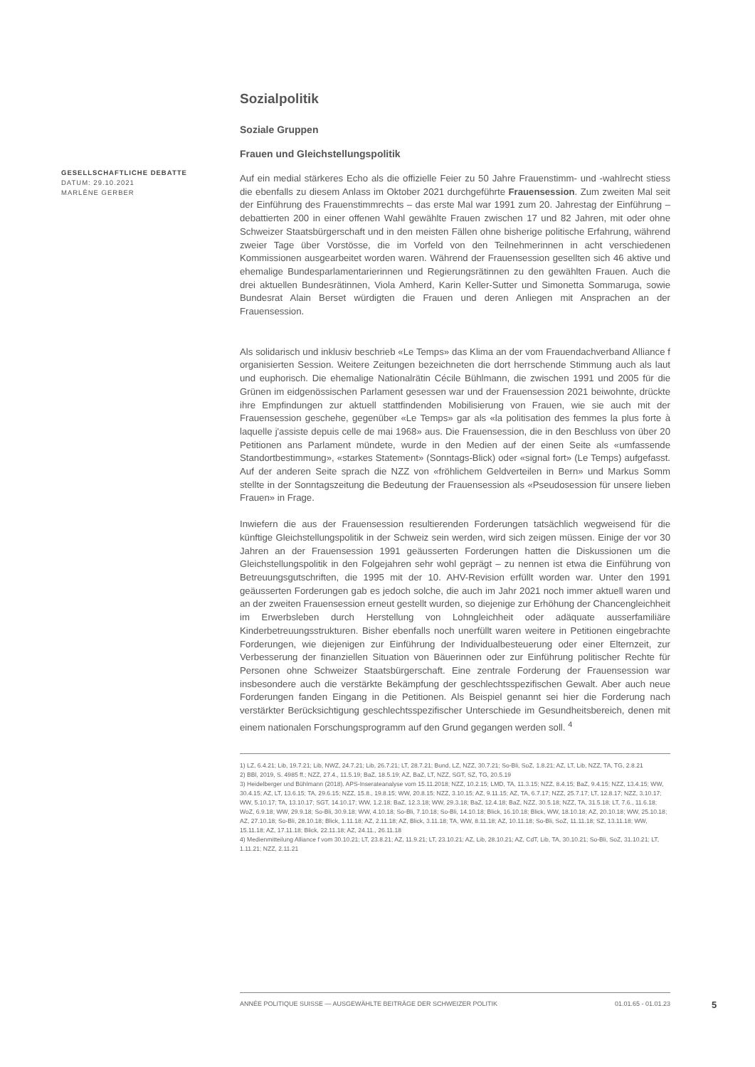GESELLSCHAFTLICHE DEBATTE
DATUM: 29.10.2021
MARLÈNE GERBER
Sozialpolitik
Soziale Gruppen
Frauen und Gleichstellungspolitik
Auf ein medial stärkeres Echo als die offizielle Feier zu 50 Jahre Frauenstimm- und -wahlrecht stiess die ebenfalls zu diesem Anlass im Oktober 2021 durchgeführte Frauensession. Zum zweiten Mal seit der Einführung des Frauenstimmrechts – das erste Mal war 1991 zum 20. Jahrestag der Einführung – debattierten 200 in einer offenen Wahl gewählte Frauen zwischen 17 und 82 Jahren, mit oder ohne Schweizer Staatsbürgerschaft und in den meisten Fällen ohne bisherige politische Erfahrung, während zweier Tage über Vorstösse, die im Vorfeld von den Teilnehmerinnen in acht verschiedenen Kommissionen ausgearbeitet worden waren. Während der Frauensession gesellten sich 46 aktive und ehemalige Bundesparlamentarierinnen und Regierungsrätinnen zu den gewählten Frauen. Auch die drei aktuellen Bundesrätinnen, Viola Amherd, Karin Keller-Sutter und Simonetta Sommaruga, sowie Bundesrat Alain Berset würdigten die Frauen und deren Anliegen mit Ansprachen an der Frauensession.
Als solidarisch und inklusiv beschrieb «Le Temps» das Klima an der vom Frauendachverband Alliance f organisierten Session. Weitere Zeitungen bezeichneten die dort herrschende Stimmung auch als laut und euphorisch. Die ehemalige Nationalrätin Cécile Bühlmann, die zwischen 1991 und 2005 für die Grünen im eidgenössischen Parlament gesessen war und der Frauensession 2021 beiwohnte, drückte ihre Empfindungen zur aktuell stattfindenden Mobilisierung von Frauen, wie sie auch mit der Frauensession geschehe, gegenüber «Le Temps» gar als «la politisation des femmes la plus forte à laquelle j'assiste depuis celle de mai 1968» aus. Die Frauensession, die in den Beschluss von über 20 Petitionen ans Parlament mündete, wurde in den Medien auf der einen Seite als «umfassende Standortbestimmung», «starkes Statement» (Sonntags-Blick) oder «signal fort» (Le Temps) aufgefasst. Auf der anderen Seite sprach die NZZ von «fröhlichem Geldverteilen in Bern» und Markus Somm stellte in der Sonntagszeitung die Bedeutung der Frauensession als «Pseudosession für unsere lieben Frauen» in Frage.
Inwiefern die aus der Frauensession resultierenden Forderungen tatsächlich wegweisend für die künftige Gleichstellungspolitik in der Schweiz sein werden, wird sich zeigen müssen. Einige der vor 30 Jahren an der Frauensession 1991 geäusserten Forderungen hatten die Diskussionen um die Gleichstellungspolitik in den Folgejahren sehr wohl geprägt – zu nennen ist etwa die Einführung von Betreuungsgutschriften, die 1995 mit der 10. AHV-Revision erfüllt worden war. Unter den 1991 geäusserten Forderungen gab es jedoch solche, die auch im Jahr 2021 noch immer aktuell waren und an der zweiten Frauensession erneut gestellt wurden, so diejenige zur Erhöhung der Chancengleichheit im Erwerbsleben durch Herstellung von Lohngleichheit oder adäquate ausserfamiliäre Kinderbetreuungsstrukturen. Bisher ebenfalls noch unerfüllt waren weitere in Petitionen eingebrachte Forderungen, wie diejenigen zur Einführung der Individualbesteuerung oder einer Elternzeit, zur Verbesserung der finanziellen Situation von Bäuerinnen oder zur Einführung politischer Rechte für Personen ohne Schweizer Staatsbürgerschaft. Eine zentrale Forderung der Frauensession war insbesondere auch die verstärkte Bekämpfung der geschlechtsspezifischen Gewalt. Aber auch neue Forderungen fanden Eingang in die Petitionen. Als Beispiel genannt sei hier die Forderung nach verstärkter Berücksichtigung geschlechtsspezifischer Unterschiede im Gesundheitsbereich, denen mit einem nationalen Forschungsprogramm auf den Grund gegangen werden soll. <sup>4</sup>
1) LZ, 6.4.21; Lib, 19.7.21; Lib, NWZ, 24.7.21; Lib, 26.7.21; LT, 28.7.21; Bund, LZ, NZZ, 30.7.21; So-Bli, SoZ, 1.8.21; AZ, LT, Lib, NZZ, TA, TG, 2.8.21
2) BBl, 2019, S. 4985 ff.; NZZ, 27.4., 11.5.19; BaZ, 18.5.19; AZ, BaZ, LT, NZZ, SGT, SZ, TG, 20.5.19
3) Heidelberger und Bühlmann (2018). APS-Inserateanalyse vom 15.11.2018; NZZ, 10.2.15; LMD, TA, 11.3.15; NZZ, 8.4.15; BaZ, 9.4.15; NZZ, 13.4.15; WW, 30.4.15; AZ, LT, 13.6.15; TA, 29.6.15; NZZ, 15.8., 19.8.15; WW, 20.8.15; NZZ, 3.10.15; AZ, 9.11.15; AZ, TA, 6.7.17; NZZ, 25.7.17; LT, 12.8.17; NZZ, 3.10.17; WW, 5.10.17; TA, 13.10.17; SGT, 14.10.17; WW, 1.2.18; BaZ, 12.3.18; WW, 29.3.18; BaZ, 12.4.18; BaZ, NZZ, 30.5.18; NZZ, TA, 31.5.18; LT, 7.6., 11.6.18; WoZ, 6.9.18; WW, 29.9.18; So-Bli, 30.9.18; WW, 4.10.18; So-Bli, 7.10.18; So-Bli, 14.10.18; Blick, 16.10.18; Blick, WW, 18.10.18; AZ, 20.10.18; WW, 25.10.18; AZ, 27.10.18; So-Bli, 28.10.18; Blick, 1.11.18; AZ, 2.11.18; AZ, Blick, 3.11.18; TA, WW, 8.11.18; AZ, 10.11.18; So-Bli, SoZ, 11.11.18; SZ, 13.11.18; WW, 15.11.18; AZ, 17.11.18; Blick, 22.11.18; AZ, 24.11., 26.11.18
4) Medienmitteilung Alliance f vom 30.10.21; LT, 23.8.21; AZ, 11.9.21; LT, 23.10.21; AZ, Lib, 28.10.21; AZ, CdT, Lib, TA, 30.10.21; So-Bli, SoZ, 31.10.21; LT, 1.11.21; NZZ, 2.11.21
ANNÉE POLITIQUE SUISSE — AUSGEWÄHLTE BEITRÄGE DER SCHWEIZER POLITIK 01.01.65 - 01.01.23
5